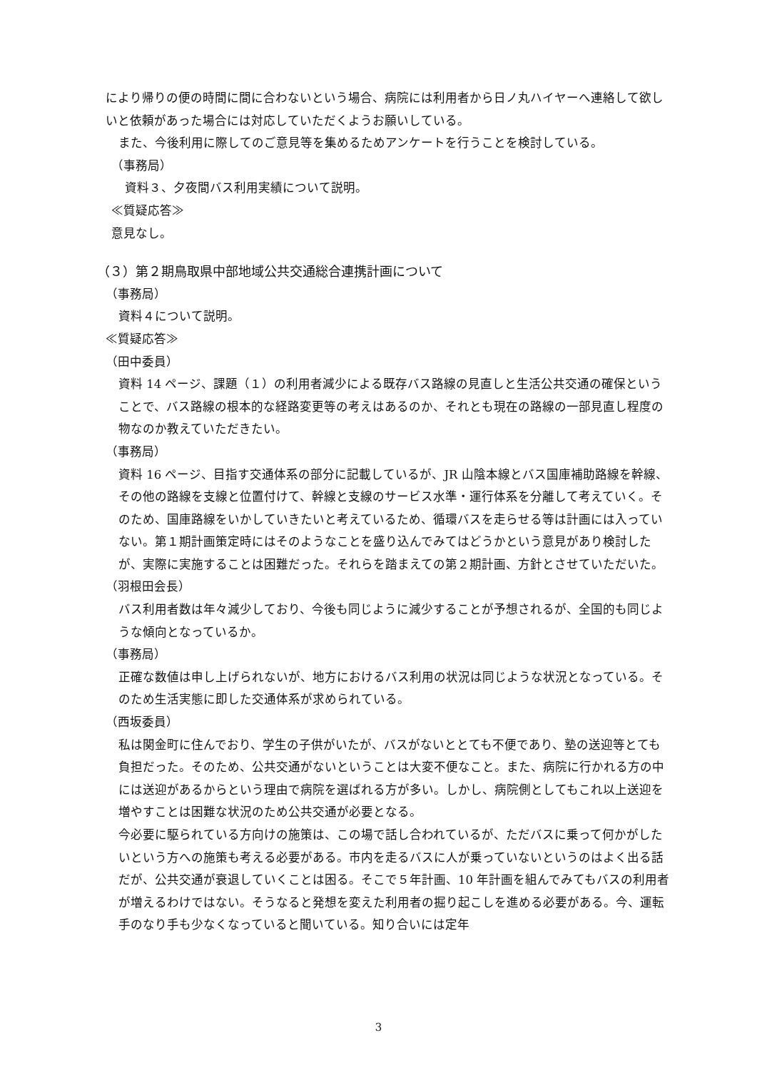により帰りの便の時間に間に合わないという場合、病院には利用者から日ノ丸ハイヤーへ連絡して欲しいと依頼があった場合には対応していただくようお願いしている。
また、今後利用に際してのご意見等を集めるためアンケートを行うことを検討している。
（事務局）
資料３、夕夜間バス利用実績について説明。
≪質疑応答≫
意見なし。
（３）第２期鳥取県中部地域公共交通総合連携計画について
（事務局）
資料４について説明。
≪質疑応答≫
（田中委員）
資料 14 ページ、課題（１）の利用者減少による既存バス路線の見直しと生活公共交通の確保ということで、バス路線の根本的な経路変更等の考えはあるのか、それとも現在の路線の一部見直し程度の物なのか教えていただきたい。
（事務局）
資料 16 ページ、目指す交通体系の部分に記載しているが、JR 山陰本線とバス国庫補助路線を幹線、その他の路線を支線と位置付けて、幹線と支線のサービス水準・運行体系を分離して考えていく。そのため、国庫路線をいかしていきたいと考えているため、循環バスを走らせる等は計画には入っていない。第１期計画策定時にはそのようなことを盛り込んでみてはどうかという意見があり検討したが、実際に実施することは困難だった。それらを踏まえての第２期計画、方針とさせていただいた。
（羽根田会長）
バス利用者数は年々減少しており、今後も同じように減少することが予想されるが、全国的も同じような傾向となっているか。
（事務局）
正確な数値は申し上げられないが、地方におけるバス利用の状況は同じような状況となっている。そのため生活実態に即した交通体系が求められている。
（西坂委員）
私は関金町に住んでおり、学生の子供がいたが、バスがないととても不便であり、塾の送迎等とても負担だった。そのため、公共交通がないということは大変不便なこと。また、病院に行かれる方の中には送迎があるからという理由で病院を選ばれる方が多い。しかし、病院側としてもこれ以上送迎を増やすことは困難な状況のため公共交通が必要となる。
今必要に駆られている方向けの施策は、この場で話し合われているが、ただバスに乗って何かがしたいという方への施策も考える必要がある。市内を走るバスに人が乗っていないというのはよく出る話だが、公共交通が衰退していくことは困る。そこで５年計画、10 年計画を組んでみてもバスの利用者が増えるわけではない。そうなると発想を変えた利用者の掘り起こしを進める必要がある。今、運転手のなり手も少なくなっていると聞いている。知り合いには定年
3